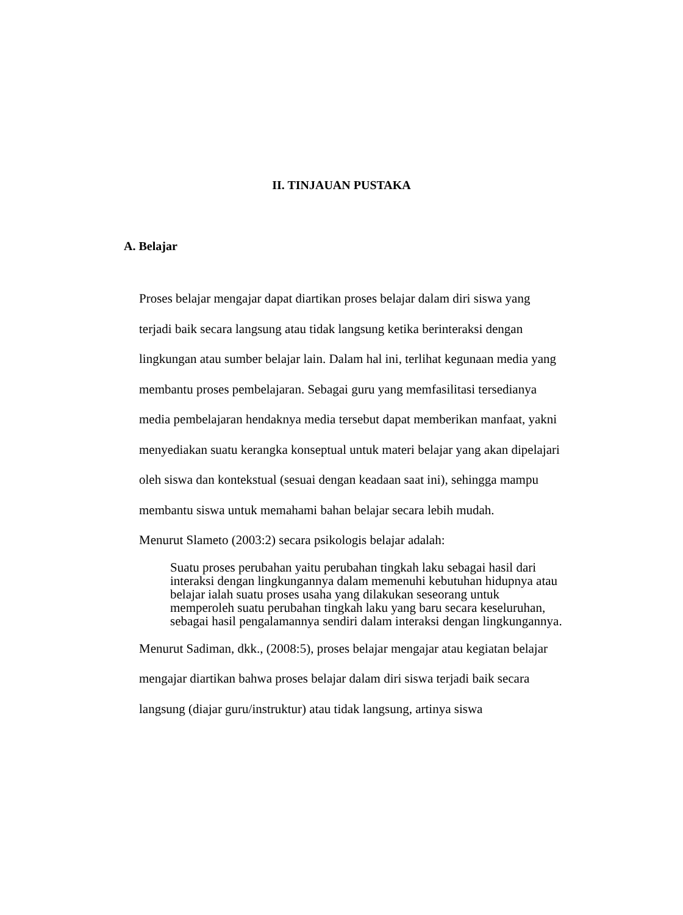II. TINJAUAN PUSTAKA
A. Belajar
Proses belajar mengajar dapat diartikan proses belajar dalam diri siswa yang terjadi baik secara langsung atau tidak langsung ketika berinteraksi dengan lingkungan atau sumber belajar lain. Dalam hal ini, terlihat kegunaan media yang membantu proses pembelajaran. Sebagai guru yang memfasilitasi tersedianya media pembelajaran hendaknya media tersebut dapat memberikan manfaat, yakni menyediakan suatu kerangka konseptual untuk materi belajar yang akan dipelajari oleh siswa dan kontekstual (sesuai dengan keadaan saat ini), sehingga mampu membantu siswa untuk memahami bahan belajar secara lebih mudah.
Menurut Slameto (2003:2) secara psikologis belajar adalah:
Suatu proses perubahan yaitu perubahan tingkah laku sebagai hasil dari interaksi dengan lingkungannya dalam memenuhi kebutuhan hidupnya atau belajar ialah suatu proses usaha yang dilakukan seseorang untuk memperoleh suatu perubahan tingkah laku yang baru secara keseluruhan, sebagai hasil pengalamannya sendiri dalam interaksi dengan lingkungannya.
Menurut Sadiman, dkk., (2008:5), proses belajar mengajar atau kegiatan belajar mengajar diartikan bahwa proses belajar dalam diri siswa terjadi baik secara langsung (diajar guru/instruktur) atau tidak langsung, artinya siswa